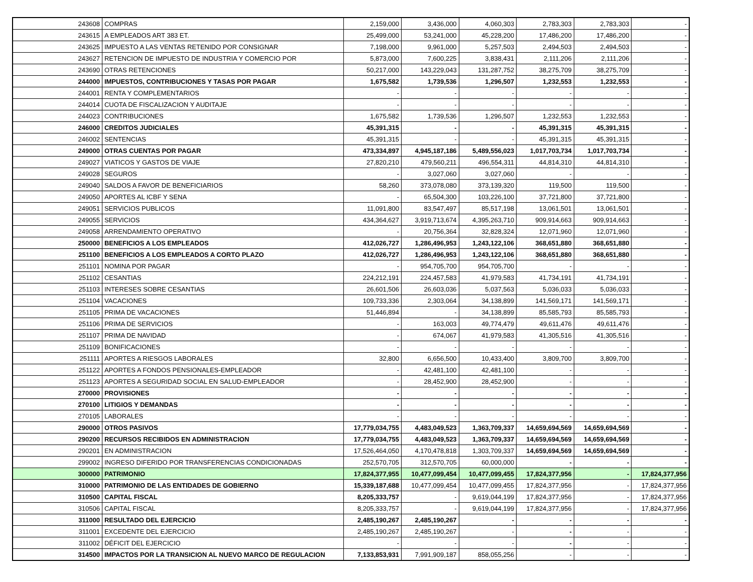| 243608 | COMPRAS | 2,159,000 | 3,436,000 | 4,060,303 | 2,783,303 | 2,783,303 | - |
| 243615 | A EMPLEADOS ART 383 ET. | 25,499,000 | 53,241,000 | 45,228,200 | 17,486,200 | 17,486,200 | - |
| 243625 | IMPUESTO A LAS VENTAS RETENIDO POR CONSIGNAR | 7,198,000 | 9,961,000 | 5,257,503 | 2,494,503 | 2,494,503 | - |
| 243627 | RETENCION DE IMPUESTO DE INDUSTRIA Y COMERCIO POR | 5,873,000 | 7,600,225 | 3,838,431 | 2,111,206 | 2,111,206 | - |
| 243690 | OTRAS RETENCIONES | 50,217,000 | 143,229,043 | 131,287,752 | 38,275,709 | 38,275,709 | - |
| 244000 | IMPUESTOS, CONTRIBUCIONES Y TASAS POR PAGAR | 1,675,582 | 1,739,536 | 1,296,507 | 1,232,553 | 1,232,553 | - |
| 244001 | RENTA Y COMPLEMENTARIOS | - | - | - | - | - | - |
| 244014 | CUOTA DE FISCALIZACION Y AUDITAJE | - | - | - | - | - | - |
| 244023 | CONTRIBUCIONES | 1,675,582 | 1,739,536 | 1,296,507 | 1,232,553 | 1,232,553 | - |
| 246000 | CREDITOS JUDICIALES | 45,391,315 | - | - | 45,391,315 | 45,391,315 | - |
| 246002 | SENTENCIAS | 45,391,315 | - | - | 45,391,315 | 45,391,315 | - |
| 249000 | OTRAS CUENTAS POR PAGAR | 473,334,897 | 4,945,187,186 | 5,489,556,023 | 1,017,703,734 | 1,017,703,734 | - |
| 249027 | VIATICOS Y GASTOS DE VIAJE | 27,820,210 | 479,560,211 | 496,554,311 | 44,814,310 | 44,814,310 | - |
| 249028 | SEGUROS | - | 3,027,060 | 3,027,060 | - | - | - |
| 249040 | SALDOS A FAVOR DE BENEFICIARIOS | 58,260 | 373,078,080 | 373,139,320 | 119,500 | 119,500 | - |
| 249050 | APORTES AL ICBF Y SENA | - | 65,504,300 | 103,226,100 | 37,721,800 | 37,721,800 | - |
| 249051 | SERVICIOS PUBLICOS | 11,091,800 | 83,547,497 | 85,517,198 | 13,061,501 | 13,061,501 | - |
| 249055 | SERVICIOS | 434,364,627 | 3,919,713,674 | 4,395,263,710 | 909,914,663 | 909,914,663 | - |
| 249058 | ARRENDAMIENTO OPERATIVO | - | 20,756,364 | 32,828,324 | 12,071,960 | 12,071,960 | - |
| 250000 | BENEFICIOS A LOS EMPLEADOS | 412,026,727 | 1,286,496,953 | 1,243,122,106 | 368,651,880 | 368,651,880 | - |
| 251100 | BENEFICIOS A LOS EMPLEADOS A CORTO PLAZO | 412,026,727 | 1,286,496,953 | 1,243,122,106 | 368,651,880 | 368,651,880 | - |
| 251101 | NOMINA POR PAGAR | - | 954,705,700 | 954,705,700 | - | - | - |
| 251102 | CESANTIAS | 224,212,191 | 224,457,583 | 41,979,583 | 41,734,191 | 41,734,191 | - |
| 251103 | INTERESES SOBRE CESANTIAS | 26,601,506 | 26,603,036 | 5,037,563 | 5,036,033 | 5,036,033 | - |
| 251104 | VACACIONES | 109,733,336 | 2,303,064 | 34,138,899 | 141,569,171 | 141,569,171 | - |
| 251105 | PRIMA DE VACACIONES | 51,446,894 | - | 34,138,899 | 85,585,793 | 85,585,793 | - |
| 251106 | PRIMA DE SERVICIOS | - | 163,003 | 49,774,479 | 49,611,476 | 49,611,476 | - |
| 251107 | PRIMA DE NAVIDAD | - | 674,067 | 41,979,583 | 41,305,516 | 41,305,516 | - |
| 251109 | BONIFICACIONES | - | - | - | - | - | - |
| 251111 | APORTES A RIESGOS LABORALES | 32,800 | 6,656,500 | 10,433,400 | 3,809,700 | 3,809,700 | - |
| 251122 | APORTES A FONDOS PENSIONALES-EMPLEADOR | - | 42,481,100 | 42,481,100 | - | - | - |
| 251123 | APORTES A SEGURIDAD SOCIAL EN SALUD-EMPLEADOR | - | 28,452,900 | 28,452,900 | - | - | - |
| 270000 | PROVISIONES | - | - | - | - | - | - |
| 270100 | LITIGIOS Y DEMANDAS | - | - | - | - | - | - |
| 270105 | LABORALES | - | - | - | - | - | - |
| 290000 | OTROS PASIVOS | 17,779,034,755 | 4,483,049,523 | 1,363,709,337 | 14,659,694,569 | 14,659,694,569 | - |
| 290200 | RECURSOS RECIBIDOS EN ADMINISTRACION | 17,779,034,755 | 4,483,049,523 | 1,363,709,337 | 14,659,694,569 | 14,659,694,569 | - |
| 290201 | EN ADMINISTRACION | 17,526,464,050 | 4,170,478,818 | 1,303,709,337 | 14,659,694,569 | 14,659,694,569 | - |
| 299002 | INGRESO DIFERIDO POR TRANSFERENCIAS CONDICIONADAS | 252,570,705 | 312,570,705 | 60,000,000 | - | - | - |
| 300000 | PATRIMONIO | 17,824,377,955 | 10,477,099,454 | 10,477,099,455 | 17,824,377,956 | - | 17,824,377,956 |
| 310000 | PATRIMONIO DE LAS ENTIDADES DE GOBIERNO | 15,339,187,688 | 10,477,099,454 | 10,477,099,455 | 17,824,377,956 | - | 17,824,377,956 |
| 310500 | CAPITAL FISCAL | 8,205,333,757 | - | 9,619,044,199 | 17,824,377,956 | - | 17,824,377,956 |
| 310506 | CAPITAL FISCAL | 8,205,333,757 | - | 9,619,044,199 | 17,824,377,956 | - | 17,824,377,956 |
| 311000 | RESULTADO DEL EJERCICIO | 2,485,190,267 | 2,485,190,267 | - | - | - | - |
| 311001 | EXCEDENTE DEL EJERCICIO | 2,485,190,267 | 2,485,190,267 | - | - | - | - |
| 311002 | DÉFICIT DEL EJERCICIO | - | - | - | - | - | - |
| 314500 | IMPACTOS POR LA TRANSICION AL NUEVO MARCO DE REGULACION | 7,133,853,931 | 7,991,909,187 | 858,055,256 | - | - | - |